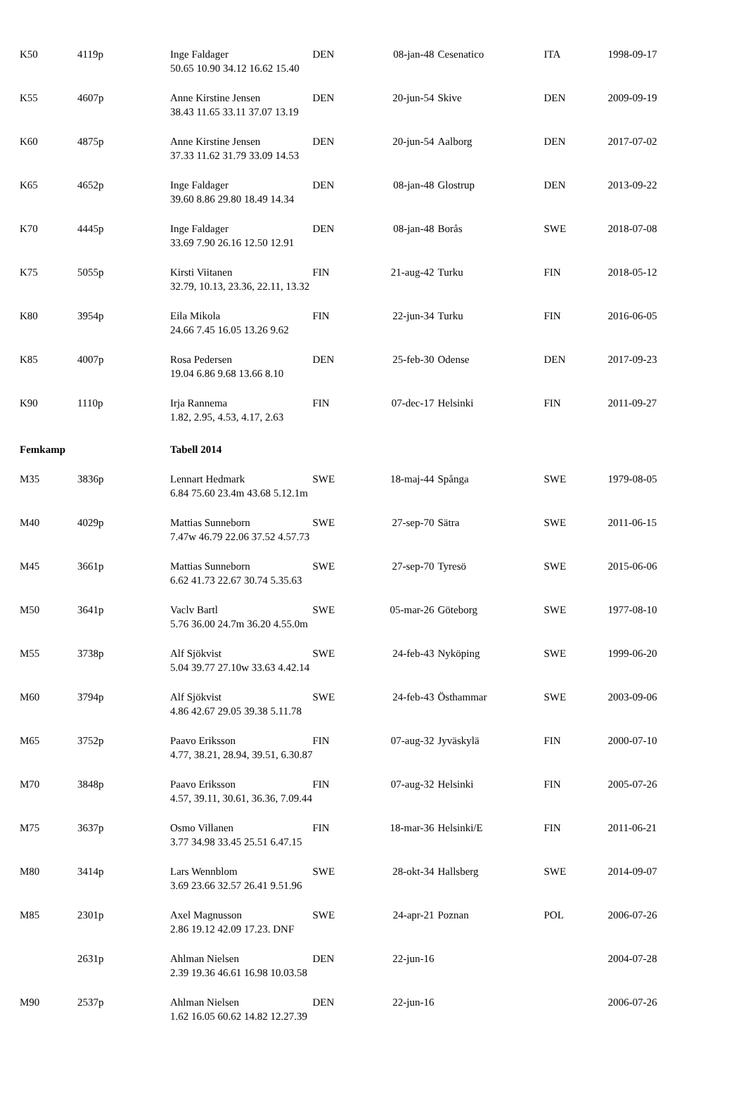| K50 | 4119p | Inge Faldager 50.65 10.90 34.12 16.62 15.40 | DEN | 08-jan-48 | Cesenatico | ITA | 1998-09-17 |
| K55 | 4607p | Anne Kirstine Jensen 38.43 11.65 33.11 37.07 13.19 | DEN | 20-jun-54 | Skive | DEN | 2009-09-19 |
| K60 | 4875p | Anne Kirstine Jensen 37.33 11.62 31.79 33.09 14.53 | DEN | 20-jun-54 | Aalborg | DEN | 2017-07-02 |
| K65 | 4652p | Inge Faldager 39.60 8.86 29.80 18.49 14.34 | DEN | 08-jan-48 | Glostrup | DEN | 2013-09-22 |
| K70 | 4445p | Inge Faldager 33.69 7.90 26.16 12.50 12.91 | DEN | 08-jan-48 | Borås | SWE | 2018-07-08 |
| K75 | 5055p | Kirsti Viitanen 32.79, 10.13, 23.36, 22.11, 13.32 | FIN | 21-aug-42 | Turku | FIN | 2018-05-12 |
| K80 | 3954p | Eila Mikola 24.66 7.45 16.05 13.26 9.62 | FIN | 22-jun-34 | Turku | FIN | 2016-06-05 |
| K85 | 4007p | Rosa Pedersen 19.04 6.86 9.68 13.66 8.10 | DEN | 25-feb-30 | Odense | DEN | 2017-09-23 |
| K90 | 1110p | Irja Rannema 1.82, 2.95, 4.53, 4.17, 2.63 | FIN | 07-dec-17 | Helsinki | FIN | 2011-09-27 |
| Femkamp | | Tabell 2014 | | | | | |
| M35 | 3836p | Lennart Hedmark 6.84 75.60 23.4m 43.68 5.12.1m | SWE | 18-maj-44 | Spånga | SWE | 1979-08-05 |
| M40 | 4029p | Mattias Sunneborn 7.47w 46.79 22.06 37.52 4.57.73 | SWE | 27-sep-70 | Sätra | SWE | 2011-06-15 |
| M45 | 3661p | Mattias Sunneborn 6.62 41.73 22.67 30.74 5.35.63 | SWE | 27-sep-70 | Tyresö | SWE | 2015-06-06 |
| M50 | 3641p | Vaclv Bartl 5.76 36.00 24.7m 36.20 4.55.0m | SWE | 05-mar-26 | Göteborg | SWE | 1977-08-10 |
| M55 | 3738p | Alf Sjökvist 5.04 39.77 27.10w 33.63 4.42.14 | SWE | 24-feb-43 | Nyköping | SWE | 1999-06-20 |
| M60 | 3794p | Alf Sjökvist 4.86 42.67 29.05 39.38 5.11.78 | SWE | 24-feb-43 | Östhammar | SWE | 2003-09-06 |
| M65 | 3752p | Paavo Eriksson 4.77, 38.21, 28.94, 39.51, 6.30.87 | FIN | 07-aug-32 | Jyväskylä | FIN | 2000-07-10 |
| M70 | 3848p | Paavo Eriksson 4.57, 39.11, 30.61, 36.36, 7.09.44 | FIN | 07-aug-32 | Helsinki | FIN | 2005-07-26 |
| M75 | 3637p | Osmo Villanen 3.77 34.98 33.45 25.51 6.47.15 | FIN | 18-mar-36 | Helsinki/E | FIN | 2011-06-21 |
| M80 | 3414p | Lars Wennblom 3.69 23.66 32.57 26.41 9.51.96 | SWE | 28-okt-34 | Hallsberg | SWE | 2014-09-07 |
| M85 | 2301p | Axel Magnusson 2.86 19.12 42.09 17.23. DNF | SWE | 24-apr-21 | Poznan | POL | 2006-07-26 |
| | 2631p | Ahlman Nielsen 2.39 19.36 46.61 16.98 10.03.58 | DEN | 22-jun-16 | | | 2004-07-28 |
| M90 | 2537p | Ahlman Nielsen 1.62 16.05 60.62 14.82 12.27.39 | DEN | 22-jun-16 | | | 2006-07-26 |